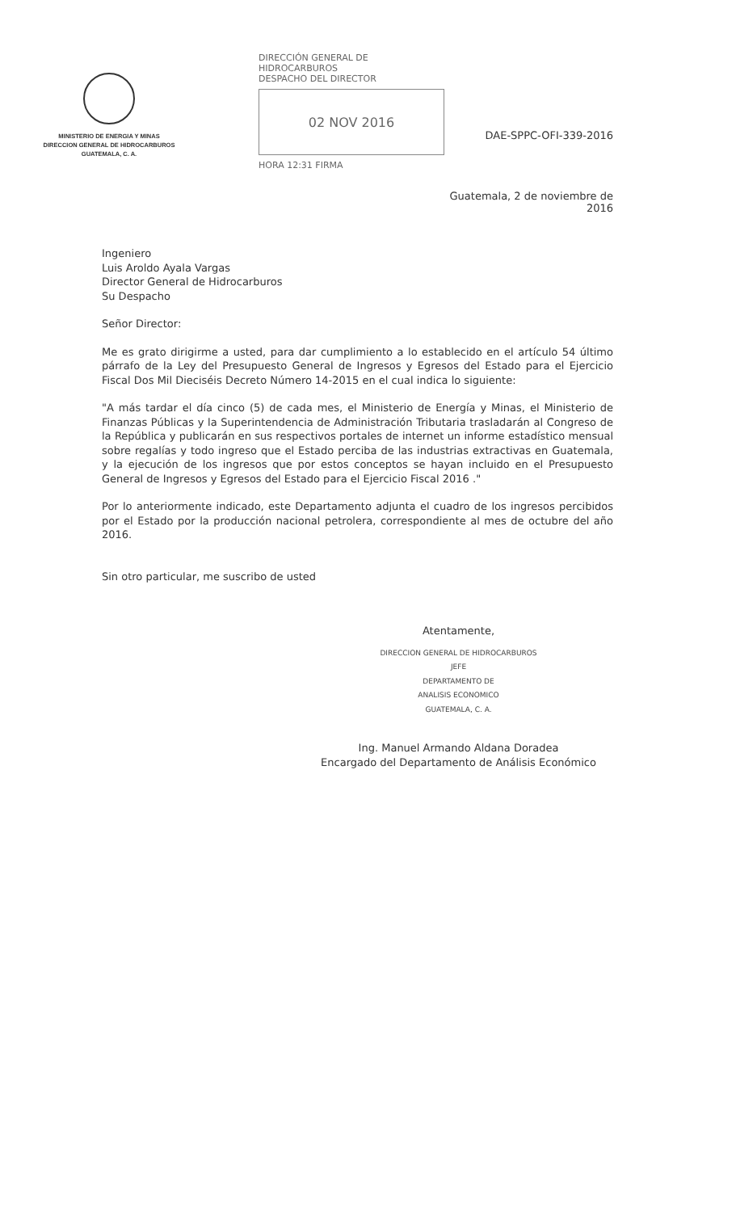MINISTERIO DE ENERGIA Y MINAS
DIRECCION GENERAL DE HIDROCARBUROS
GUATEMALA, C. A.
DIRECCIÓN GENERAL DE HIDROCARBUROS
DESPACHO DEL DIRECTOR
02 NOV 2016
HORA 12:31 FIRMA
DAE-SPPC-OFI-339-2016
Guatemala, 2 de noviembre de 2016
Ingeniero
Luis Aroldo Ayala Vargas
Director General de Hidrocarburos
Su Despacho
Señor Director:
Me es grato dirigirme a usted, para dar cumplimiento a lo establecido en el artículo 54 último párrafo de la Ley del Presupuesto General de Ingresos y Egresos del Estado para el Ejercicio Fiscal Dos Mil Dieciséis Decreto Número 14-2015 en el cual indica lo siguiente:
"A más tardar el día cinco (5) de cada mes, el Ministerio de Energía y Minas, el Ministerio de Finanzas Públicas y la Superintendencia de Administración Tributaria trasladarán al Congreso de la República y publicarán en sus respectivos portales de internet un informe estadístico mensual sobre regalías y todo ingreso que el Estado perciba de las industrias extractivas en Guatemala, y la ejecución de los ingresos que por estos conceptos se hayan incluido en el Presupuesto General de Ingresos y Egresos del Estado para el Ejercicio Fiscal 2016 ."
Por lo anteriormente indicado, este Departamento adjunta el cuadro de los ingresos percibidos por el Estado por la producción nacional petrolera, correspondiente al mes de octubre del año 2016.
Sin otro particular, me suscribo de usted
Atentamente,
DIRECCION GENERAL DE HIDROCARBUROS
JEFE
DEPARTAMENTO DE
ANALISIS ECONOMICO
GUATEMALA, C. A.
Ing. Manuel Armando Aldana Doradea
Encargado del Departamento de Análisis Económico